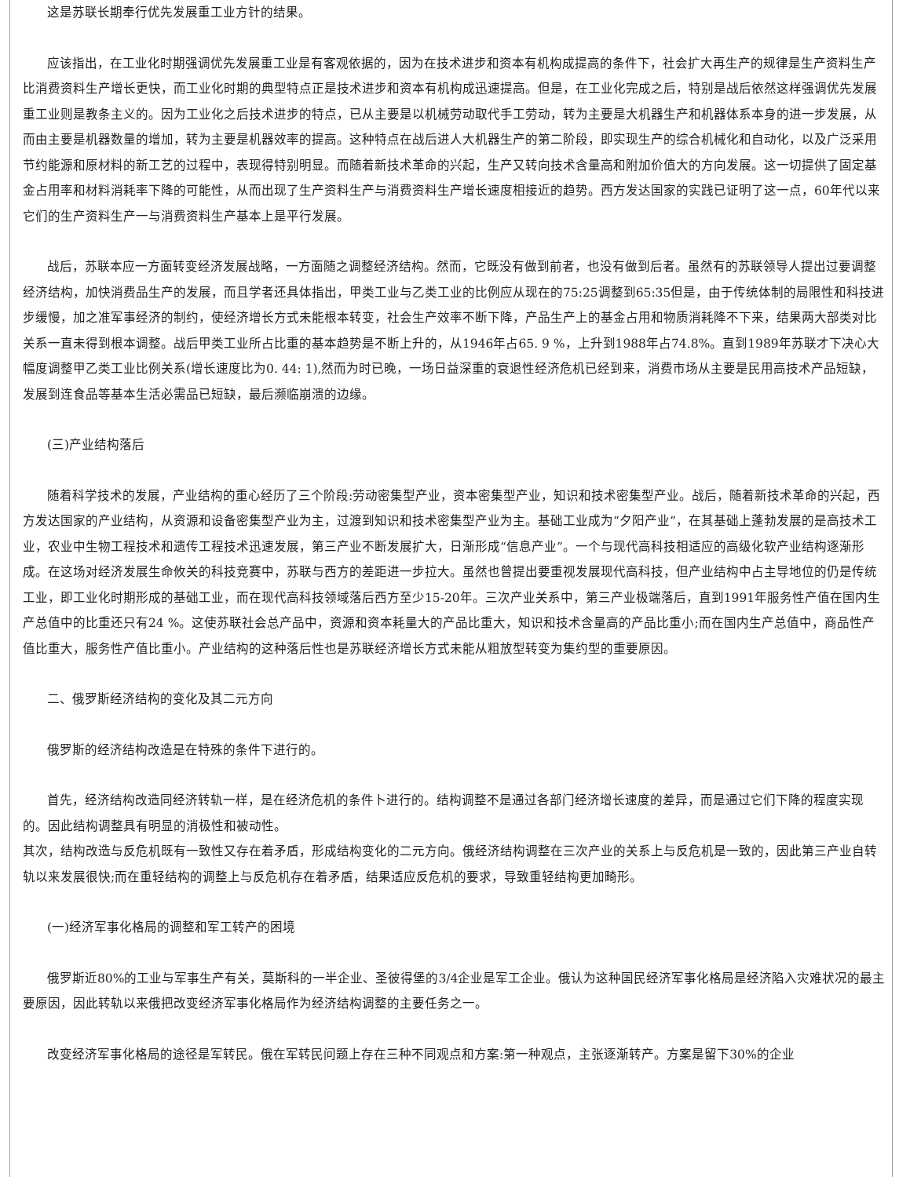这是苏联长期奉行优先发展重工业方针的结果。
应该指出，在工业化时期强调优先发展重工业是有客观依据的，因为在技术进步和资本有机构成提高的条件下，社会扩大再生产的规律是生产资料生产比消费资料生产增长更快，而工业化时期的典型特点正是技术进步和资本有机构成迅速提高。但是，在工业化完成之后，特别是战后依然这样强调优先发展重工业则是教条主义的。因为工业化之后技术进步的特点，已从主要是以机械劳动取代手工劳动，转为主要是大机器生产和机器体系本身的进一步发展，从而由主要是机器数量的增加，转为主要是机器效率的提高。这种特点在战后进人大机器生产的第二阶段，即实现生产的综合机械化和自动化，以及广泛采用节约能源和原材料的新工艺的过程中，表现得特别明显。而随着新技术革命的兴起，生产又转向技术含量高和附加价值大的方向发展。这一切提供了固定基金占用率和材料消耗率下降的可能性，从而出现了生产资料生产与消费资料生产增长速度相接近的趋势。西方发达国家的实践已证明了这一点，60年代以来它们的生产资料生产一与消费资料生产基本上是平行发展。
战后，苏联本应一方面转变经济发展战略，一方面随之调整经济结构。然而，它既没有做到前者，也没有做到后者。虽然有的苏联领导人提出过要调整经济结构，加快消费品生产的发展，而且学者还具体指出，甲类工业与乙类工业的比例应从现在的75:25调整到65:35但是，由于传统体制的局限性和科技进步缓慢，加之准军事经济的制约，使经济增长方式未能根本转变，社会生产效率不断下降，产品生产上的基金占用和物质消耗降不下来，结果两大部类对比关系一直未得到根本调整。战后甲类工业所占比重的基本趋势是不断上升的，从1946年占65. 9 %，上升到1988年占74.8%。直到1989年苏联才下决心大幅度调整甲乙类工业比例关系(增长速度比为0. 44: 1),然而为时已晚，一场日益深重的衰退性经济危机已经到来，消费市场从主要是民用高技术产品短缺，发展到连食品等基本生活必需品已短缺，最后濒临崩溃的边缘。
(三)产业结构落后
随着科学技术的发展，产业结构的重心经历了三个阶段:劳动密集型产业，资本密集型产业，知识和技术密集型产业。战后，随着新技术革命的兴起，西方发达国家的产业结构，从资源和设备密集型产业为主，过渡到知识和技术密集型产业为主。基础工业成为“夕阳产业”，在其基础上蓬勃发展的是高技术工业，农业中生物工程技术和遗传工程技术迅速发展，第三产业不断发展扩大，日渐形成“信息产业”。一个与现代高科技相适应的高级化软产业结构逐渐形成。在这场对经济发展生命攸关的科技竞赛中，苏联与西方的差距进一步拉大。虽然也曾提出要重视发展现代高科技，但产业结构中占主导地位的仍是传统工业，即工业化时期形成的基础工业，而在现代高科技领域落后西方至少15-20年。三次产业关系中，第三产业极端落后，直到1991年服务性产值在国内生产总值中的比重还只有24 %。这使苏联社会总产品中，资源和资本耗量大的产品比重大，知识和技术含量高的产品比重小;而在国内生产总值中，商品性产值比重大，服务性产值比重小。产业结构的这种落后性也是苏联经济增长方式未能从粗放型转变为集约型的重要原因。
二、俄罗斯经济结构的变化及其二元方向
俄罗斯的经济结构改造是在特殊的条件下进行的。
首先，经济结构改造同经济转轨一样，是在经济危机的条件卜进行的。结构调整不是通过各部门经济增长速度的差异，而是通过它们下降的程度实现的。因此结构调整具有明显的消极性和被动性。
其次，结构改造与反危机既有一致性又存在着矛盾，形成结构变化的二元方向。俄经济结构调整在三次产业的关系上与反危机是一致的，因此第三产业自转轨以来发展很快;而在重轻结构的调整上与反危机存在着矛盾，结果适应反危机的要求，导致重轻结构更加畸形。
(一)经济军事化格局的调整和军工转产的困境
俄罗斯近80%的工业与军事生产有关，莫斯科的一半企业、圣彼得堡的3/4企业是军工企业。俄认为这种国民经济军事化格局是经济陷入灾难状况的最主要原因，因此转轨以来俄把改变经济军事化格局作为经济结构调整的主要任务之一。
改变经济军事化格局的途径是军转民。俄在军转民问题上存在三种不同观点和方案:第一种观点，主张逐渐转产。方案是留下30%的企业